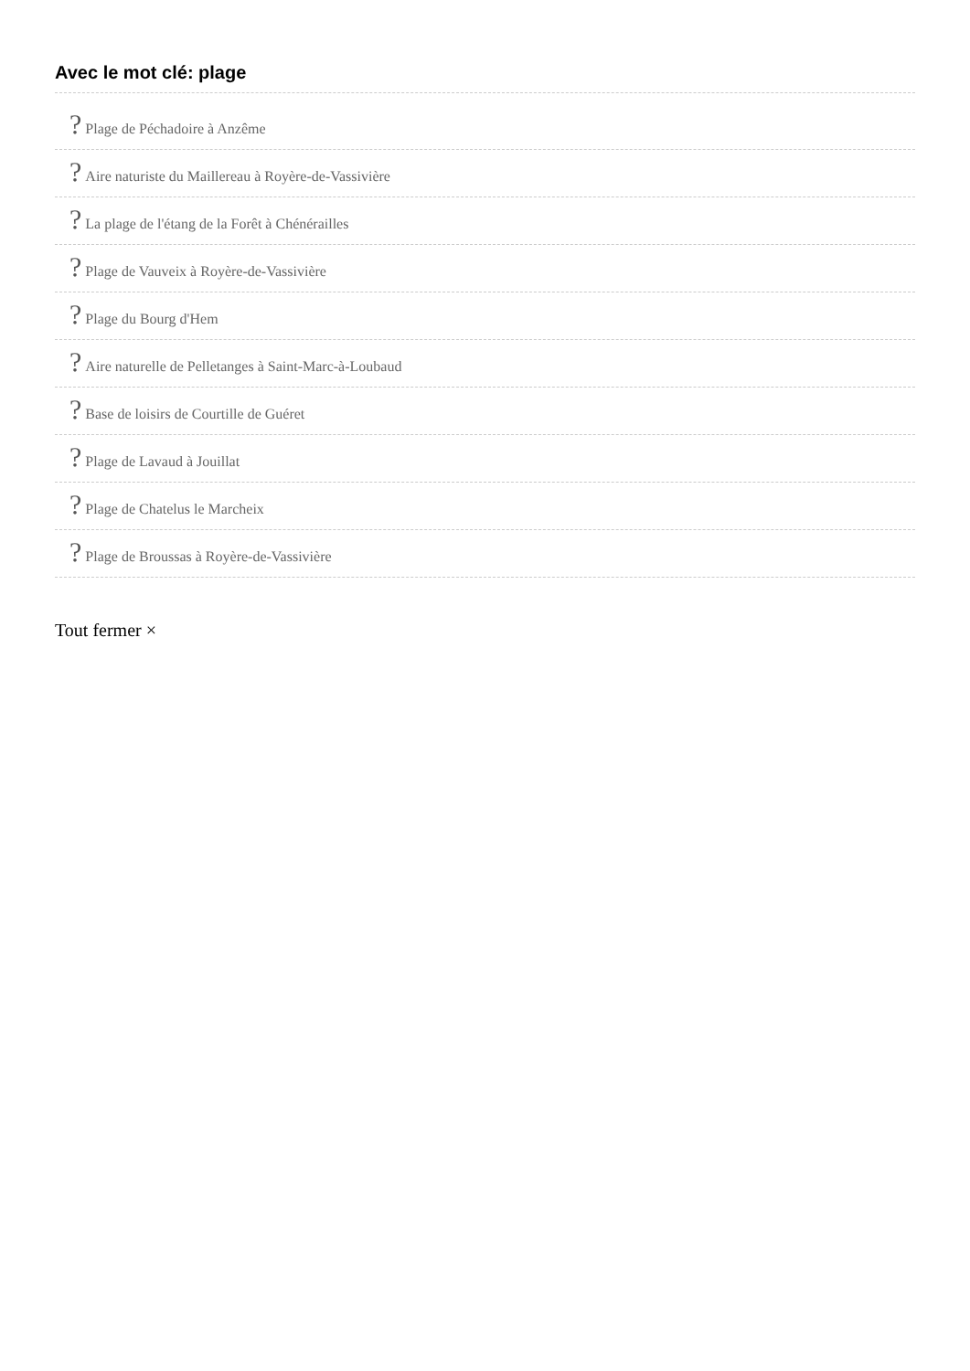Avec le mot clé: plage
? Plage de Péchadoire à Anzême
? Aire naturiste du Maillereau à Royère-de-Vassivière
? La plage de l'étang de la Forêt à Chénérailles
? Plage de Vauveix à Royère-de-Vassivière
? Plage du Bourg d'Hem
? Aire naturelle de Pelletanges à Saint-Marc-à-Loubaud
? Base de loisirs de Courtille de Guéret
? Plage de Lavaud à Jouillat
? Plage de Chatelus le Marcheix
? Plage de Broussas à Royère-de-Vassivière
Tout fermer ×